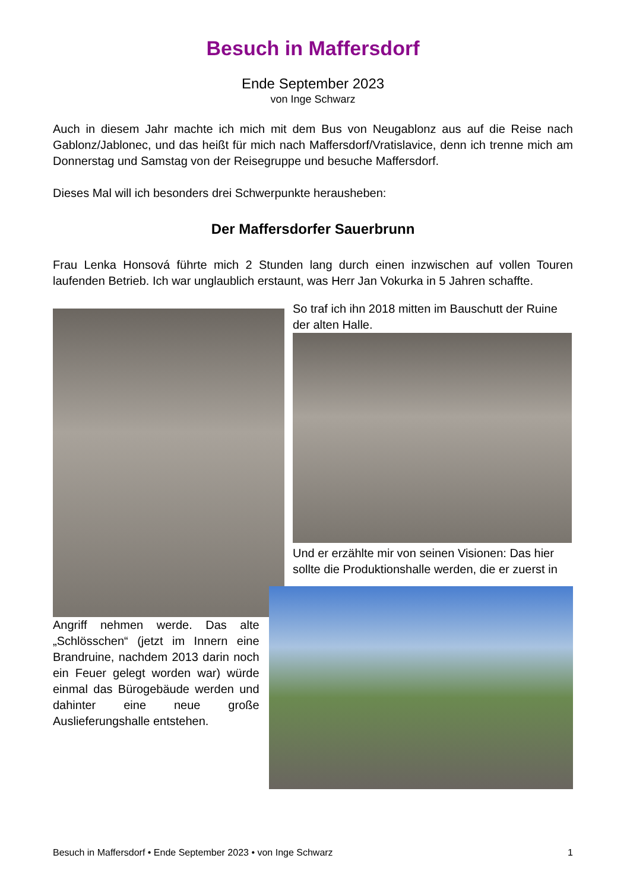Besuch in Maffersdorf
Ende September 2023
von Inge Schwarz
Auch in diesem Jahr machte ich mich mit dem Bus von Neugablonz aus auf die Reise nach Gablonz/Jablonec, und das heißt für mich nach Maffersdorf/Vratislavice, denn ich trenne mich am Donnerstag und Samstag von der Reisegruppe und besuche Maffersdorf.
Dieses Mal will ich besonders drei Schwerpunkte herausheben:
Der Maffersdorfer Sauerbrunn
Frau Lenka Honsová führte mich 2 Stunden lang durch einen inzwischen auf vollen Touren laufenden Betrieb. Ich war unglaublich erstaunt, was Herr Jan Vokurka in 5 Jahren schaffte.
So traf ich ihn 2018 mitten im Bauschutt der Ruine der alten Halle.
Und er erzählte mir von seinen Visionen: Das hier sollte die Produktionshalle werden, die er zuerst in
Angriff nehmen werde. Das alte „Schlösschen“ (jetzt im Innern eine Brandruine, nachdem 2013 darin noch ein Feuer gelegt worden war) würde einmal das Bürogebäude werden und dahinter eine neue große Auslieferungshalle entstehen.
Besuch in Maffersdorf • Ende September 2023 • von Inge Schwarz 1